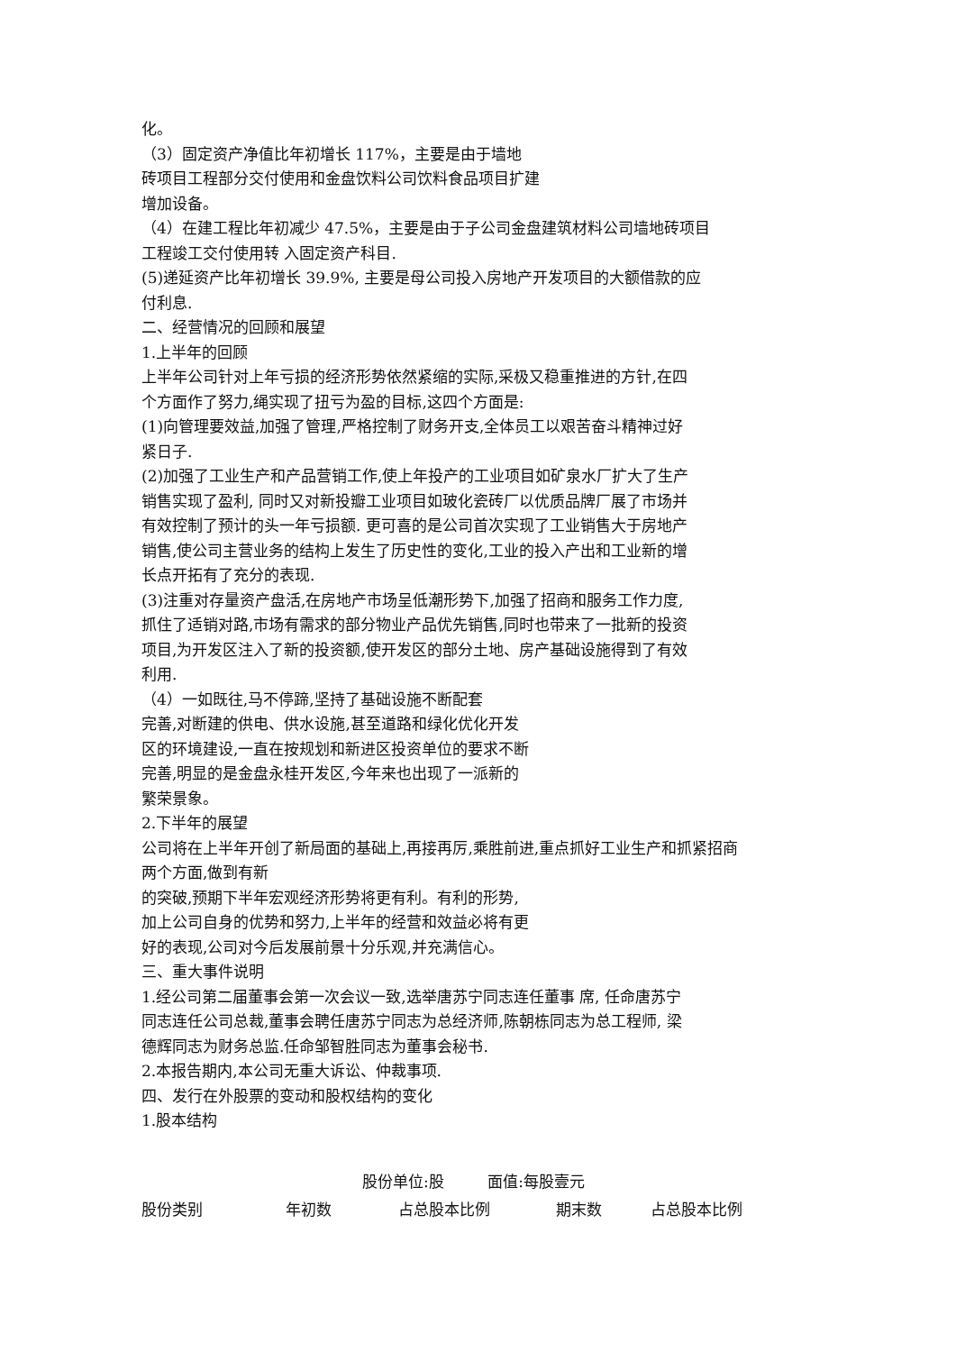化。
（3）固定资产净值比年初增长 117%，主要是由于墙地
砖项目工程部分交付使用和金盘饮料公司饮料食品项目扩建
增加设备。
（4）在建工程比年初减少 47.5%，主要是由于子公司金盘建筑材料公司墙地砖项目
工程竣工交付使用转 入固定资产科目.
(5)递延资产比年初增长 39.9%, 主要是母公司投入房地产开发项目的大额借款的应
付利息.
二、经营情况的回顾和展望
1.上半年的回顾
上半年公司针对上年亏损的经济形势依然紧缩的实际,采极又稳重推进的方针,在四
个方面作了努力,绳实现了扭亏为盈的目标,这四个方面是:
(1)向管理要效益,加强了管理,严格控制了财务开支,全体员工以艰苦奋斗精神过好
紧日子.
(2)加强了工业生产和产品营销工作,使上年投产的工业项目如矿泉水厂扩大了生产
销售实现了盈利, 同时又对新投瓣工业项目如玻化瓷砖厂以优质品牌厂展了市场并
有效控制了预计的头一年亏损额. 更可喜的是公司首次实现了工业销售大于房地产
销售,使公司主营业务的结构上发生了历史性的变化,工业的投入产出和工业新的增
长点开拓有了充分的表现.
(3)注重对存量资产盘活,在房地产市场呈低潮形势下,加强了招商和服务工作力度,
抓住了适销对路,市场有需求的部分物业产品优先销售,同时也带来了一批新的投资
项目,为开发区注入了新的投资额,使开发区的部分土地、房产基础设施得到了有效
利用.
（4）一如既往,马不停蹄,坚持了基础设施不断配套
完善,对断建的供电、供水设施,甚至道路和绿化优化开发
区的环境建设,一直在按规划和新进区投资单位的要求不断
完善,明显的是金盘永桂开发区,今年来也出现了一派新的
繁荣景象。
2.下半年的展望
公司将在上半年开创了新局面的基础上,再接再厉,乘胜前进,重点抓好工业生产和抓紧招商
两个方面,做到有新
的突破,预期下半年宏观经济形势将更有利。有利的形势,
加上公司自身的优势和努力,上半年的经营和效益必将有更
好的表现,公司对今后发展前景十分乐观,并充满信心。
三、重大事件说明
1.经公司第二届董事会第一次会议一致,选举唐苏宁同志连任董事 席, 任命唐苏宁
同志连任公司总裁,董事会聘任唐苏宁同志为总经济师,陈朝栋同志为总工程师, 梁
德辉同志为财务总监.任命邹智胜同志为董事会秘书.
2.本报告期内,本公司无重大诉讼、仲裁事项.
四、发行在外股票的变动和股权结构的变化
1.股本结构
股份单位:股 面值:每股壹元
| 股份类别 | 年初数 | 占总股本比例 | 期末数 | 占总股本比例 |
| --- | --- | --- | --- | --- |